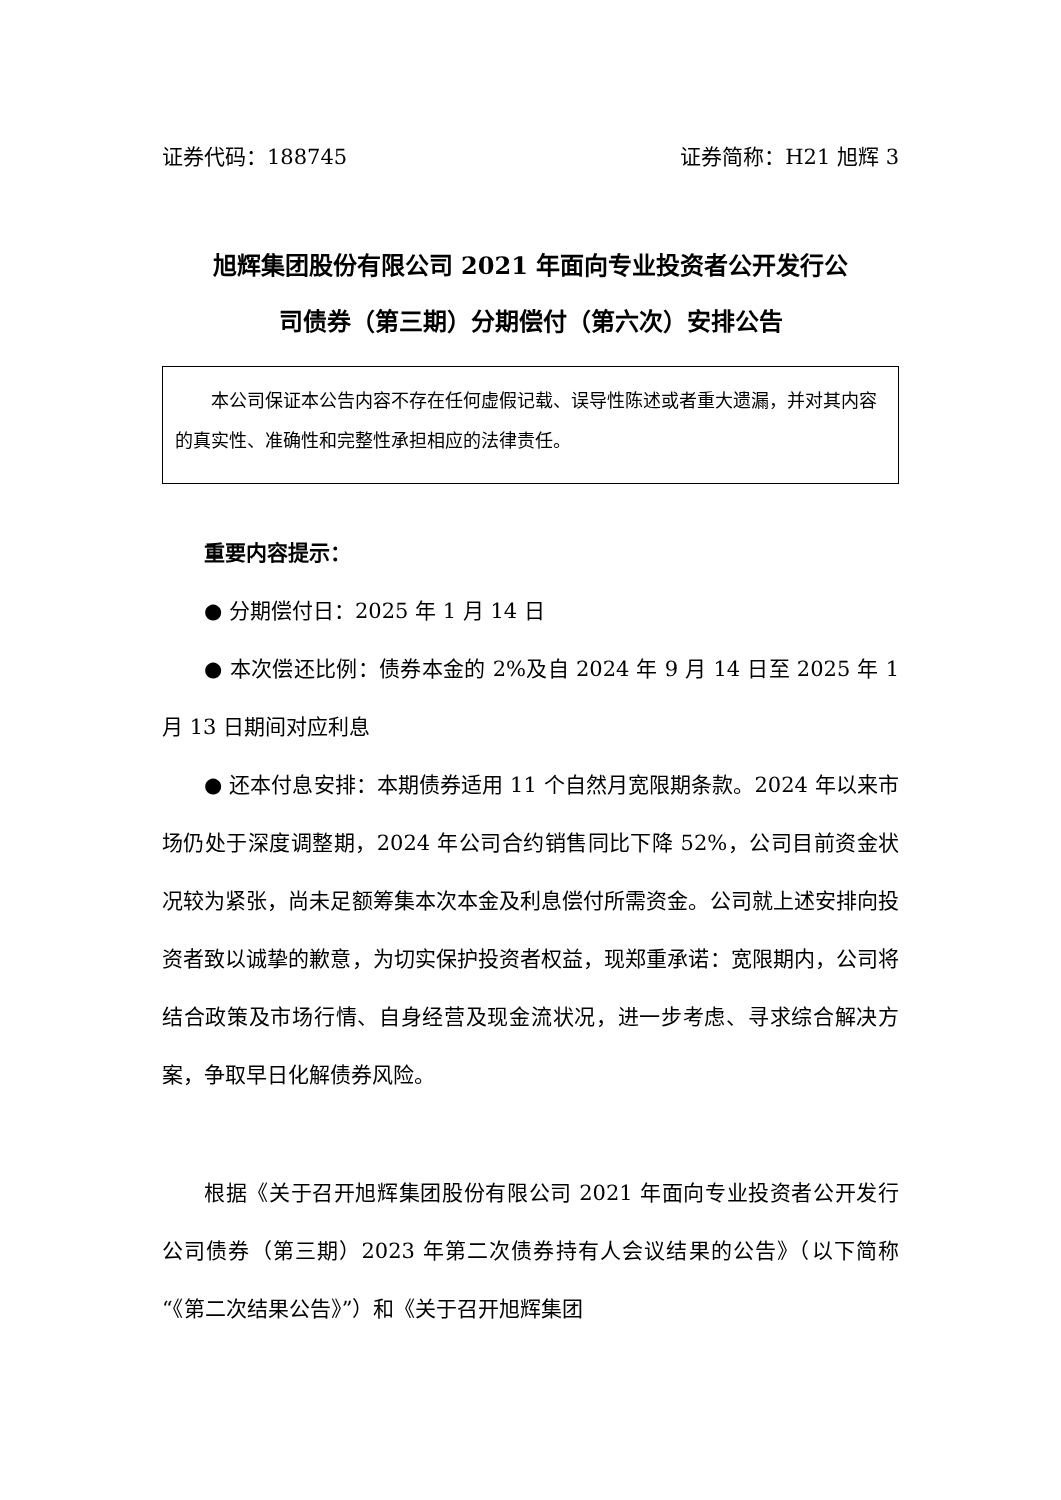证券代码：188745 证券简称：H21 旭辉 3
旭辉集团股份有限公司 2021 年面向专业投资者公开发行公
司债券（第三期）分期偿付（第六次）安排公告
  本公司保证本公告内容不存在任何虚假记载、误导性陈述或者重大遗漏，并对其内容的真实性、准确性和完整性承担相应的法律责任。
重要内容提示：
● 分期偿付日：2025 年 1 月 14 日
● 本次偿还比例：债券本金的 2%及自 2024 年 9 月 14 日至 2025 年 1 月 13 日期间对应利息
● 还本付息安排：本期债券适用 11 个自然月宽限期条款。2024 年以来市场仍处于深度调整期，2024 年公司合约销售同比下降 52%，公司目前资金状况较为紧张，尚未足额筹集本次本金及利息偿付所需资金。公司就上述安排向投资者致以诚挚的歉意，为切实保护投资者权益，现郑重承诺：宽限期内，公司将结合政策及市场行情、自身经营及现金流状况，进一步考虑、寻求综合解决方案，争取早日化解债券风险。
根据《关于召开旭辉集团股份有限公司 2021 年面向专业投资者公开发行公司债券（第三期）2023 年第二次债券持有人会议结果的公告》（以下简称“《第二次结果公告》”）和《关于召开旭辉集团